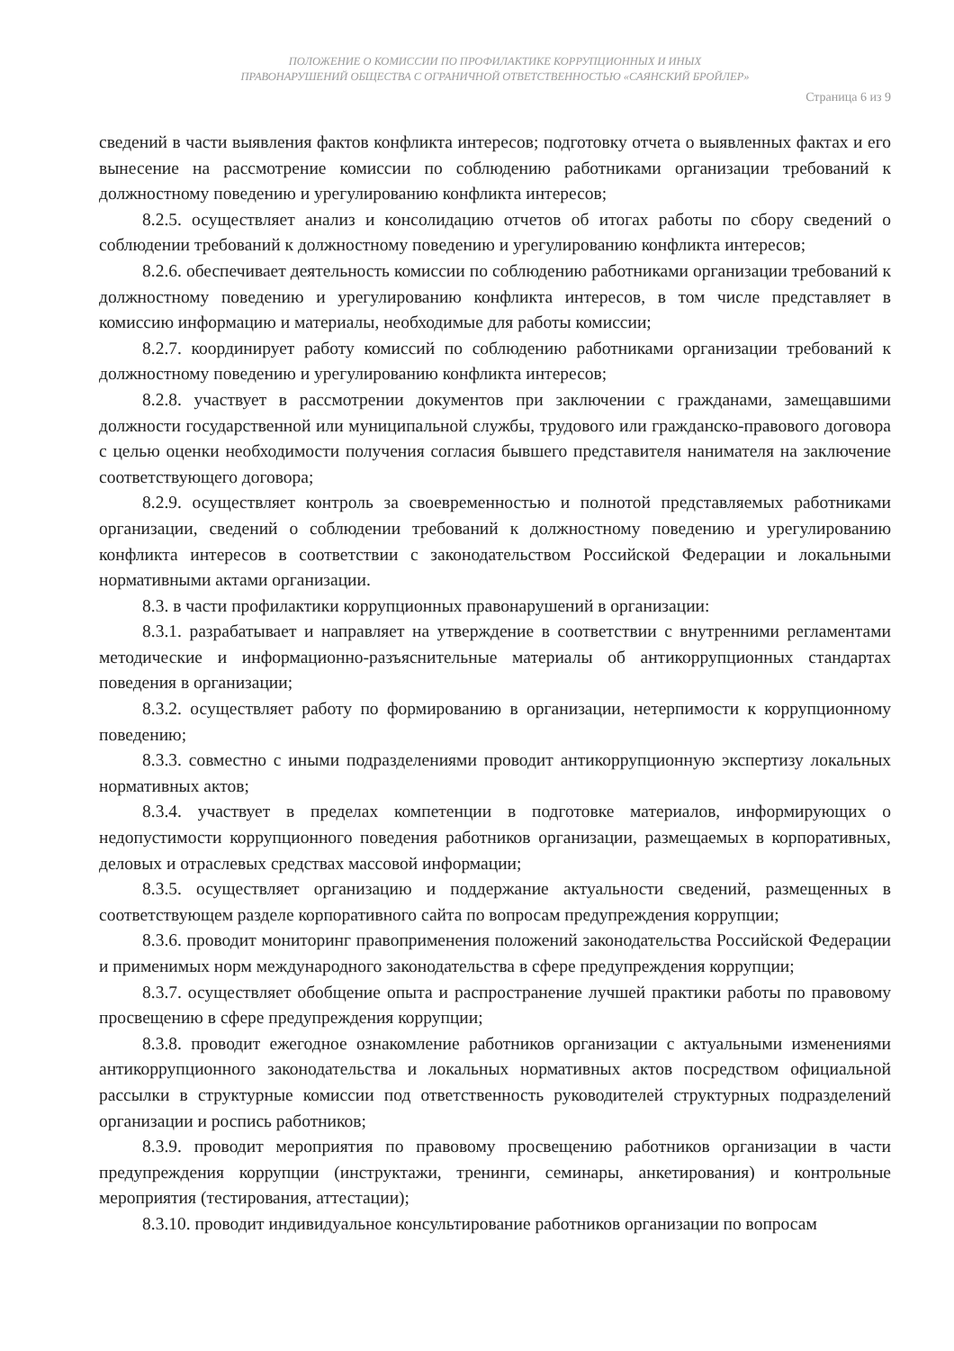ПОЛОЖЕНИЕ О КОМИССИИ ПО ПРОФИЛАКТИКЕ КОРРУПЦИОННЫХ И ИНЫХ
ПРАВОНАРУШЕНИЙ ОБЩЕСТВА С ОГРАНИЧНОЙ ОТВЕТСТВЕННОСТЬЮ «САЯНСКИЙ БРОЙЛЕР»
Страница 6 из 9
сведений в части выявления фактов конфликта интересов; подготовку отчета о выявленных фактах и его вынесение на рассмотрение комиссии по соблюдению работниками организации требований к должностному поведению и урегулированию конфликта интересов;
8.2.5. осуществляет анализ и консолидацию отчетов об итогах работы по сбору сведений о соблюдении требований к должностному поведению и урегулированию конфликта интересов;
8.2.6. обеспечивает деятельность комиссии по соблюдению работниками организации требований к должностному поведению и урегулированию конфликта интересов, в том числе представляет в комиссию информацию и материалы, необходимые для работы комиссии;
8.2.7. координирует работу комиссий по соблюдению работниками организации требований к должностному поведению и урегулированию конфликта интересов;
8.2.8. участвует в рассмотрении документов при заключении с гражданами, замещавшими должности государственной или муниципальной службы, трудового или гражданско-правового договора с целью оценки необходимости получения согласия бывшего представителя нанимателя на заключение соответствующего договора;
8.2.9. осуществляет контроль за своевременностью и полнотой представляемых работниками организации, сведений о соблюдении требований к должностному поведению и урегулированию конфликта интересов в соответствии с законодательством Российской Федерации и локальными нормативными актами организации.
8.3. в части профилактики коррупционных правонарушений в организации:
8.3.1. разрабатывает и направляет на утверждение в соответствии с внутренними регламентами методические и информационно-разъяснительные материалы об антикоррупционных стандартах поведения в организации;
8.3.2. осуществляет работу по формированию в организации, нетерпимости к коррупционному поведению;
8.3.3. совместно с иными подразделениями проводит антикоррупционную экспертизу локальных нормативных актов;
8.3.4. участвует в пределах компетенции в подготовке материалов, информирующих о недопустимости коррупционного поведения работников организации, размещаемых в корпоративных, деловых и отраслевых средствах массовой информации;
8.3.5. осуществляет организацию и поддержание актуальности сведений, размещенных в соответствующем разделе корпоративного сайта по вопросам предупреждения коррупции;
8.3.6. проводит мониторинг правоприменения положений законодательства Российской Федерации и применимых норм международного законодательства в сфере предупреждения коррупции;
8.3.7. осуществляет обобщение опыта и распространение лучшей практики работы по правовому просвещению в сфере предупреждения коррупции;
8.3.8. проводит ежегодное ознакомление работников организации с актуальными изменениями антикоррупционного законодательства и локальных нормативных актов посредством официальной рассылки в структурные комиссии под ответственность руководителей структурных подразделений организации и роспись работников;
8.3.9. проводит мероприятия по правовому просвещению работников организации в части предупреждения коррупции (инструктажи, тренинги, семинары, анкетирования) и контрольные мероприятия (тестирования, аттестации);
8.3.10. проводит индивидуальное консультирование работников организации по вопросам